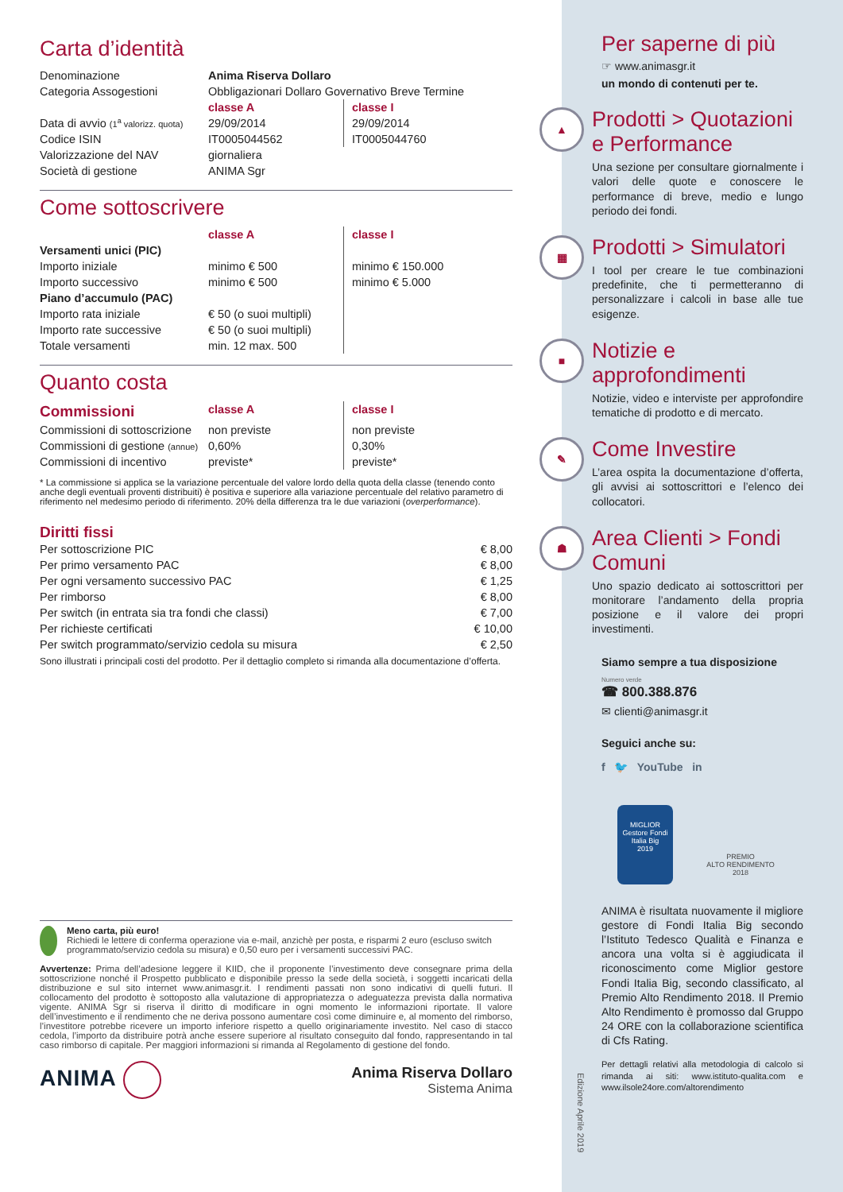Carta d’identità
| Denominazione | Anima Riserva Dollaro | |
| Categoria Assogestioni | Obbligazionari Dollaro Governativo Breve Termine | |
| | classe A | classe I |
| Data di avvio (1<sup>a</sup> valorizz. quota) | 29/09/2014 | 29/09/2014 |
| Codice ISIN | IT0005044562 | IT0005044760 |
| Valorizzazione del NAV | giornaliera | |
| Società di gestione | ANIMA Sgr | |
Come sottoscrivere
| | classe A | classe I |
| Versamenti unici (PIC) | | |
| Importo iniziale | minimo € 500 | minimo € 150.000 |
| Importo successivo | minimo € 500 | minimo € 5.000 |
| Piano d’accumulo (PAC) | | |
| Importo rata iniziale | € 50 (o suoi multipli) | |
| Importo rate successive | € 50 (o suoi multipli) | |
| Totale versamenti | min. 12 max. 500 | |
Quanto costa
| Commissioni | classe A | classe I |
| --- | --- | --- |
| Commissioni di sottoscrizione | non previste | non previste |
| Commissioni di gestione (annue) | 0,60% | 0,30% |
| Commissioni di incentivo | previste* | previste* |
* La commissione si applica se la variazione percentuale del valore lordo della quota della classe (tenendo conto anche degli eventuali proventi distribuiti) è positiva e superiore alla variazione percentuale del relativo parametro di riferimento nel medesimo periodo di riferimento. 20% della differenza tra le due variazioni (overperformance).
Diritti fissi
| Per sottoscrizione PIC | € 8,00 |
| Per primo versamento PAC | € 8,00 |
| Per ogni versamento successivo PAC | € 1,25 |
| Per rimborso | € 8,00 |
| Per switch (in entrata sia tra fondi che classi) | € 7,00 |
| Per richieste certificati | € 10,00 |
| Per switch programmato/servizio cedola su misura | € 2,50 |
Sono illustrati i principali costi del prodotto. Per il dettaglio completo si rimanda alla documentazione d’offerta.
Meno carta, più euro!
Richiedi le lettere di conferma operazione via e-mail, anzichè per posta, e risparmi 2 euro (escluso switch programmato/servizio cedola su misura) e 0,50 euro per i versamenti successivi PAC.
Avvertenze: Prima dell’adesione leggere il KIID, che il proponente l’investimento deve consegnare prima della sottoscrizione nonché il Prospetto pubblicato e disponibile presso la sede della società, i soggetti incaricati della distribuzione e sul sito internet www.animasgr.it. I rendimenti passati non sono indicativi di quelli futuri. Il collocamento del prodotto è sottoposto alla valutazione di appropriatezza o adeguatezza prevista dalla normativa vigente. ANIMA Sgr si riserva il diritto di modificare in ogni momento le informazioni riportate. Il valore dell’investimento e il rendimento che ne deriva possono aumentare così come diminuire e, al momento del rimborso, l’investitore potrebbe ricevere un importo inferiore rispetto a quello originariamente investito. Nel caso di stacco cedola, l’importo da distribuire potrà anche essere superiore al risultato conseguito dal fondo, rappresentando in tal caso rimborso di capitale. Per maggiori informazioni si rimanda al Regolamento di gestione del fondo.
ANIMA
Anima Riserva Dollaro
Sistema Anima
Per saperne di più
☞ www.animasgr.it
un mondo di contenuti per te.
▲
Prodotti > Quotazioni e Performance
Una sezione per consultare giornalmente i valori delle quote e conoscere le performance di breve, medio e lungo periodo dei fondi.
▦
Prodotti > Simulatori
I tool per creare le tue combinazioni predefinite, che ti permetteranno di personalizzare i calcoli in base alle tue esigenze.
■
Notizie e approfondimenti
Notizie, video e interviste per approfondire tematiche di prodotto e di mercato.
✎
Come Investire
L’area ospita la documentazione d’offerta, gli avvisi ai sottoscrittori e l’elenco dei collocatori.
☗
Area Clienti > Fondi Comuni
Uno spazio dedicato ai sottoscrittori per monitorare l’andamento della propria posizione e il valore dei propri investimenti.
Siamo sempre a tua disposizione
Numero verde
☎ 800.388.876
✉ clienti@animasgr.it
Seguici anche su:
f 🐦 YouTube in
MIGLIOR
Gestore Fondi
Italia Big
2019
PREMIO
ALTO RENDIMENTO
2018
ANIMA è risultata nuovamente il migliore gestore di Fondi Italia Big secondo l’Istituto Tedesco Qualità e Finanza e ancora una volta si è aggiudicata il riconoscimento come Miglior gestore Fondi Italia Big, secondo classificato, al Premio Alto Rendimento 2018. Il Premio Alto Rendimento è promosso dal Gruppo 24 ORE con la collaborazione scientifica di Cfs Rating.
Per dettagli relativi alla metodologia di calcolo si rimanda ai siti: www.istituto-qualita.com e www.ilsole24ore.com/altorendimento
Edizione Aprile 2019